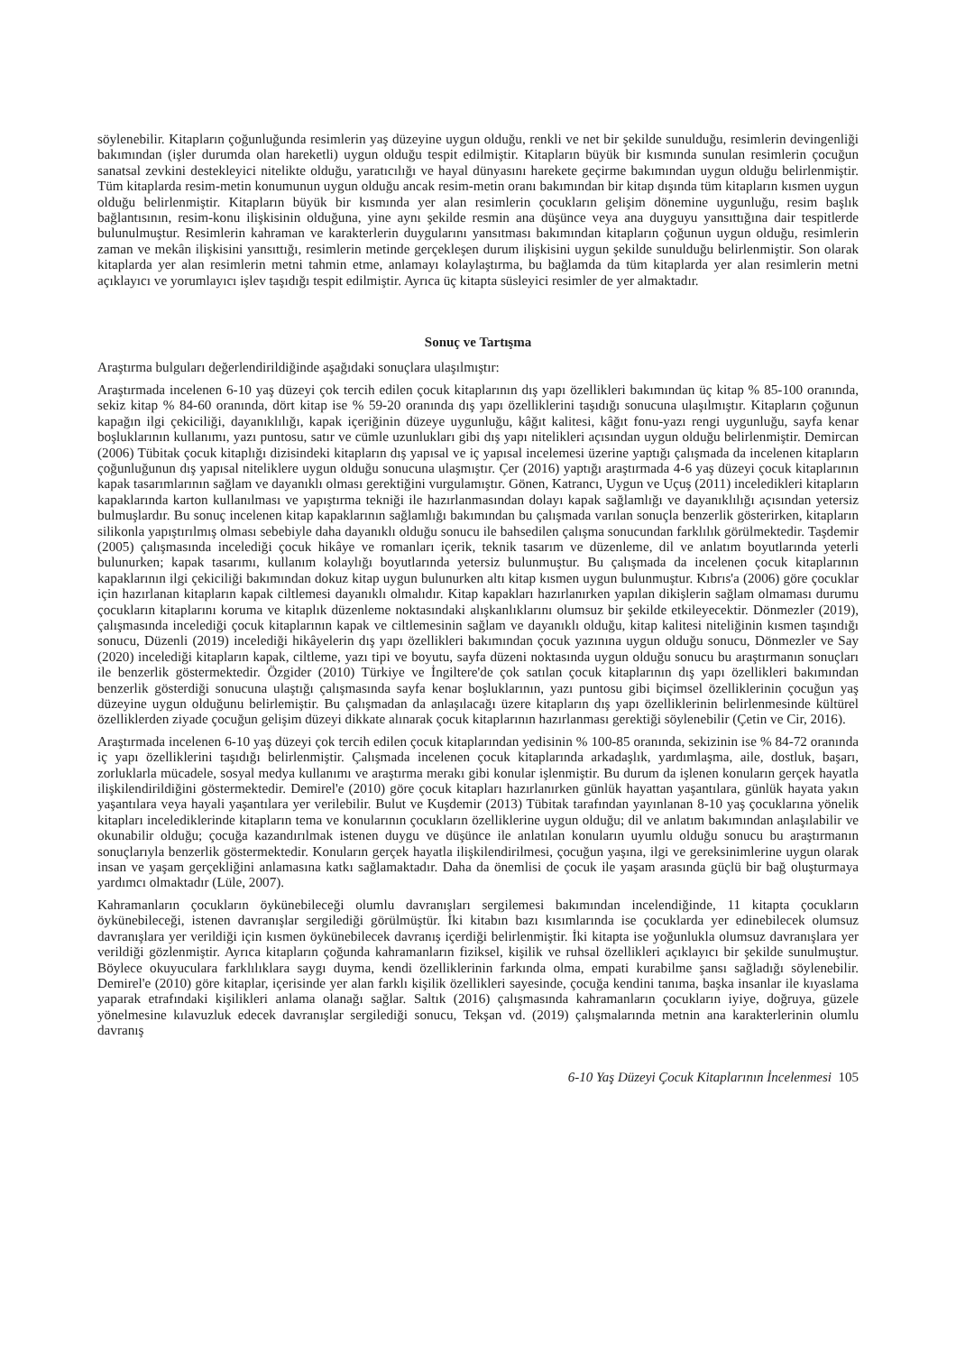söylenebilir. Kitapların çoğunluğunda resimlerin yaş düzeyine uygun olduğu, renkli ve net bir şekilde sunulduğu, resimlerin devingenliği bakımından (işler durumda olan hareketli) uygun olduğu tespit edilmiştir. Kitapların büyük bir kısmında sunulan resimlerin çocuğun sanatsal zevkini destekleyici nitelikte olduğu, yaratıcılığı ve hayal dünyasını harekete geçirme bakımından uygun olduğu belirlenmiştir. Tüm kitaplarda resim-metin konumunun uygun olduğu ancak resim-metin oranı bakımından bir kitap dışında tüm kitapların kısmen uygun olduğu belirlenmiştir. Kitapların büyük bir kısmında yer alan resimlerin çocukların gelişim dönemine uygunluğu, resim başlık bağlantısının, resim-konu ilişkisinin olduğuna, yine aynı şekilde resmin ana düşünce veya ana duyguyu yansıttığına dair tespitlerde bulunulmuştur. Resimlerin kahraman ve karakterlerin duygularını yansıtması bakımından kitapların çoğunun uygun olduğu, resimlerin zaman ve mekân ilişkisini yansıttığı, resimlerin metinde gerçekleşen durum ilişkisini uygun şekilde sunulduğu belirlenmiştir. Son olarak kitaplarda yer alan resimlerin metni tahmin etme, anlamayı kolaylaştırma, bu bağlamda da tüm kitaplarda yer alan resimlerin metni açıklayıcı ve yorumlayıcı işlev taşıdığı tespit edilmiştir. Ayrıca üç kitapta süsleyici resimler de yer almaktadır.
Sonuç ve Tartışma
Araştırma bulguları değerlendirildiğinde aşağıdaki sonuçlara ulaşılmıştır:
Araştırmada incelenen 6-10 yaş düzeyi çok tercih edilen çocuk kitaplarının dış yapı özellikleri bakımından üç kitap % 85-100 oranında, sekiz kitap % 84-60 oranında, dört kitap ise % 59-20 oranında dış yapı özelliklerini taşıdığı sonucuna ulaşılmıştır. Kitapların çoğunun kapağın ilgi çekiciliği, dayanıklılığı, kapak içeriğinin düzeye uygunluğu, kâğıt kalitesi, kâğıt fonu-yazı rengi uygunluğu, sayfa kenar boşluklarının kullanımı, yazı puntosu, satır ve cümle uzunlukları gibi dış yapı nitelikleri açısından uygun olduğu belirlenmiştir. Demircan (2006) Tübitak çocuk kitaplığı dizisindeki kitapların dış yapısal ve iç yapısal incelemesi üzerine yaptığı çalışmada da incelenen kitapların çoğunluğunun dış yapısal niteliklere uygun olduğu sonucuna ulaşmıştır. Çer (2016) yaptığı araştırmada 4-6 yaş düzeyi çocuk kitaplarının kapak tasarımlarının sağlam ve dayanıklı olması gerektiğini vurgulamıştır. Gönen, Katrancı, Uygun ve Uçuş (2011) inceledikleri kitapların kapaklarında karton kullanılması ve yapıştırma tekniği ile hazırlanmasından dolayı kapak sağlamlığı ve dayanıklılığı açısından yetersiz bulmuşlardır. Bu sonuç incelenen kitap kapaklarının sağlamlığı bakımından bu çalışmada varılan sonuçla benzerlik gösterirken, kitapların silikonla yapıştırılmış olması sebebiyle daha dayanıklı olduğu sonucu ile bahsedilen çalışma sonucundan farklılık görülmektedir. Taşdemir (2005) çalışmasında incelediği çocuk hikâye ve romanları içerik, teknik tasarım ve düzenleme, dil ve anlatım boyutlarında yeterli bulunurken; kapak tasarımı, kullanım kolaylığı boyutlarında yetersiz bulunmuştur. Bu çalışmada da incelenen çocuk kitaplarının kapaklarının ilgi çekiciliği bakımından dokuz kitap uygun bulunurken altı kitap kısmen uygun bulunmuştur. Kıbrıs'a (2006) göre çocuklar için hazırlanan kitapların kapak ciltlemesi dayanıklı olmalıdır. Kitap kapakları hazırlanırken yapılan dikişlerin sağlam olmaması durumu çocukların kitaplarını koruma ve kitaplık düzenleme noktasındaki alışkanlıklarını olumsuz bir şekilde etkileyecektir. Dönmezler (2019), çalışmasında incelediği çocuk kitaplarının kapak ve ciltlemesinin sağlam ve dayanıklı olduğu, kitap kalitesi niteliğinin kısmen taşındığı sonucu, Düzenli (2019) incelediği hikâyelerin dış yapı özellikleri bakımından çocuk yazınına uygun olduğu sonucu, Dönmezler ve Say (2020) incelediği kitapların kapak, ciltleme, yazı tipi ve boyutu, sayfa düzeni noktasında uygun olduğu sonucu bu araştırmanın sonuçları ile benzerlik göstermektedir. Özgider (2010) Türkiye ve İngiltere'de çok satılan çocuk kitaplarının dış yapı özellikleri bakımından benzerlik gösterdiği sonucuna ulaştığı çalışmasında sayfa kenar boşluklarının, yazı puntosu gibi biçimsel özelliklerinin çocuğun yaş düzeyine uygun olduğunu belirlemiştir. Bu çalışmadan da anlaşılacağı üzere kitapların dış yapı özelliklerinin belirlenmesinde kültürel özelliklerden ziyade çocuğun gelişim düzeyi dikkate alınarak çocuk kitaplarının hazırlanması gerektiği söylenebilir (Çetin ve Cir, 2016).
Araştırmada incelenen 6-10 yaş düzeyi çok tercih edilen çocuk kitaplarından yedisinin % 100-85 oranında, sekizinin ise % 84-72 oranında iç yapı özelliklerini taşıdığı belirlenmiştir. Çalışmada incelenen çocuk kitaplarında arkadaşlık, yardımlaşma, aile, dostluk, başarı, zorluklarla mücadele, sosyal medya kullanımı ve araştırma merakı gibi konular işlenmiştir. Bu durum da işlenen konuların gerçek hayatla ilişkilendirildiğini göstermektedir. Demirel'e (2010) göre çocuk kitapları hazırlanırken günlük hayattan yaşantılara, günlük hayata yakın yaşantılara veya hayali yaşantılara yer verilebilir. Bulut ve Kuşdemir (2013) Tübitak tarafından yayınlanan 8-10 yaş çocuklarına yönelik kitapları incelediklerinde kitapların tema ve konularının çocukların özelliklerine uygun olduğu; dil ve anlatım bakımından anlaşılabilir ve okunabilir olduğu; çocuğa kazandırılmak istenen duygu ve düşünce ile anlatılan konuların uyumlu olduğu sonucu bu araştırmanın sonuçlarıyla benzerlik göstermektedir. Konuların gerçek hayatla ilişkilendirilmesi, çocuğun yaşına, ilgi ve gereksinimlerine uygun olarak insan ve yaşam gerçekliğini anlamasına katkı sağlamaktadır. Daha da önemlisi de çocuk ile yaşam arasında güçlü bir bağ oluşturmaya yardımcı olmaktadır (Lüle, 2007).
Kahramanların çocukların öykünebileceği olumlu davranışları sergilemesi bakımından incelendiğinde, 11 kitapta çocukların öykünebileceği, istenen davranışlar sergilediği görülmüştür. İki kitabın bazı kısımlarında ise çocuklarda yer edinebilecek olumsuz davranışlara yer verildiği için kısmen öykünebilecek davranış içerdiği belirlenmiştir. İki kitapta ise yoğunlukla olumsuz davranışlara yer verildiği gözlenmiştir. Ayrıca kitapların çoğunda kahramanların fiziksel, kişilik ve ruhsal özellikleri açıklayıcı bir şekilde sunulmuştur. Böylece okuyuculara farklılıklara saygı duyma, kendi özelliklerinin farkında olma, empati kurabilme şansı sağladığı söylenebilir. Demirel'e (2010) göre kitaplar, içerisinde yer alan farklı kişilik özellikleri sayesinde, çocuğa kendini tanıma, başka insanlar ile kıyaslama yaparak etrafındaki kişilikleri anlama olanağı sağlar. Saltık (2016) çalışmasında kahramanların çocukların iyiye, doğruya, güzele yönelmesine kılavuzluk edecek davranışlar sergilediği sonucu, Tekşan vd. (2019) çalışmalarında metnin ana karakterlerinin olumlu davranış
6-10 Yaş Düzeyi Çocuk Kitaplarının İncelenmesi 105